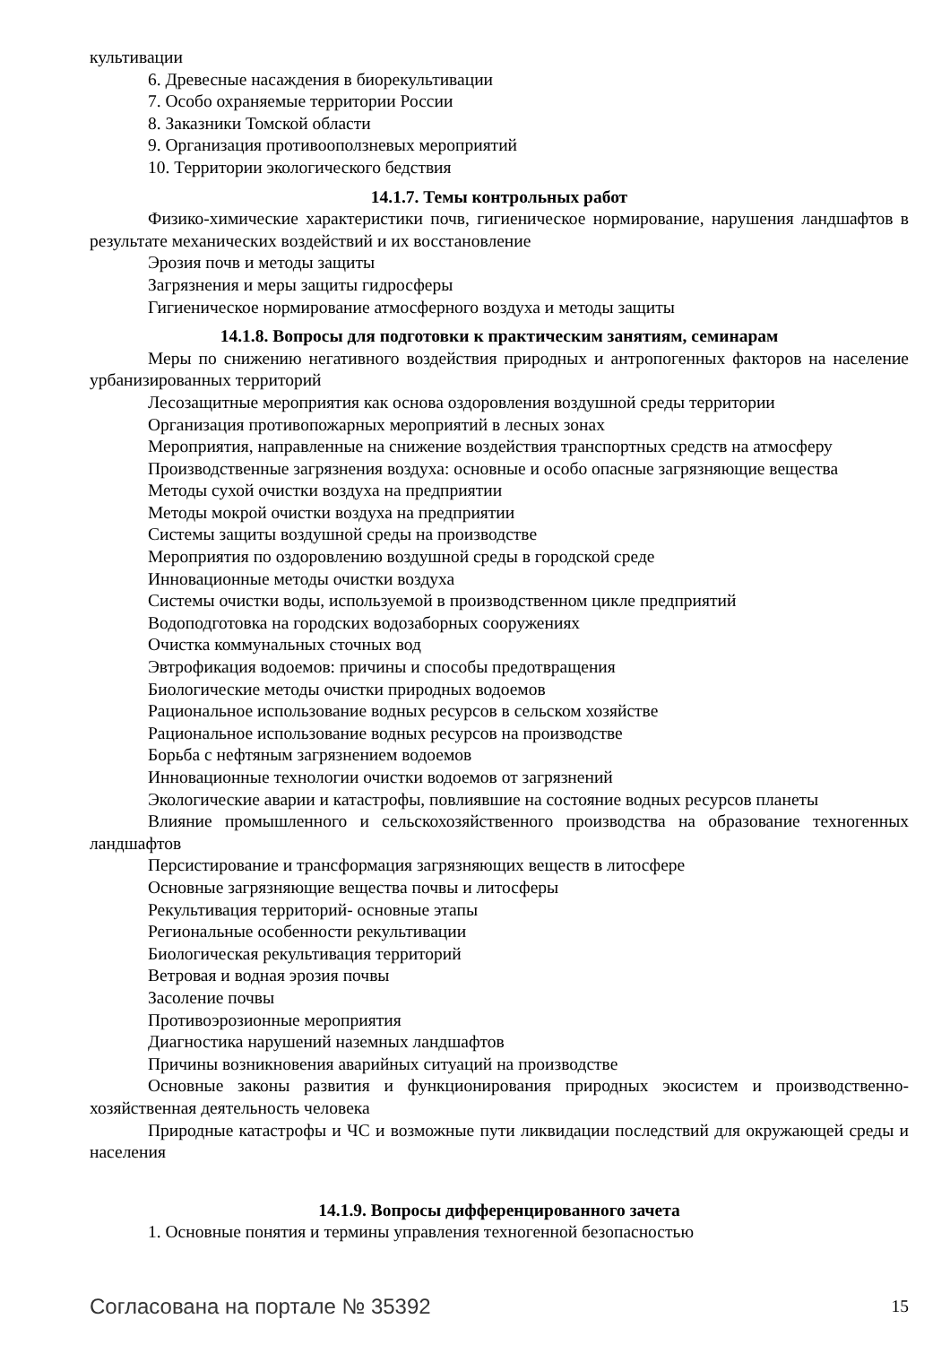культивации
6. Древесные насаждения в биорекультивации
7. Особо охраняемые территории России
8. Заказники Томской области
9. Организация противооползневых мероприятий
10. Территории экологического бедствия
14.1.7. Темы контрольных работ
Физико-химические характеристики почв, гигиеническое нормирование, нарушения ланд­шафтов в результате механических воздействий и их восстановление
Эрозия почв и методы защиты
Загрязнения и меры защиты гидросферы
Гигиеническое нормирование атмосферного воздуха и методы защиты
14.1.8. Вопросы для подготовки к практическим занятиям, семинарам
Меры по снижению негативного воздействия природных и антропогенных факторов на на­селение урбанизированных территорий
Лесозащитные мероприятия как основа оздоровления воздушной среды территории
Организация противопожарных мероприятий в лесных зонах
Мероприятия, направленные на снижение воздействия транспортных средств на атмосферу
Производственные загрязнения воздуха: основные и особо опасные загрязняющие вещества
Методы сухой очистки воздуха на предприятии
Методы мокрой очистки воздуха на предприятии
Системы защиты воздушной среды на производстве
Мероприятия по оздоровлению воздушной среды в городской среде
Инновационные методы очистки воздуха
Системы очистки воды, используемой в производственном цикле предприятий
Водоподготовка на городских водозаборных сооружениях
Очистка коммунальных сточных вод
Эвтрофикация водоемов: причины и способы предотвращения
Биологические методы очистки природных водоемов
Рациональное использование водных ресурсов в сельском хозяйстве
Рациональное использование водных ресурсов на производстве
Борьба с нефтяным загрязнением водоемов
Инновационные технологии очистки водоемов от загрязнений
Экологические аварии и катастрофы, повлиявшие на состояние водных ресурсов планеты
Влияние промышленного и сельскохозяйственного производства на образование техноген­ных ландшафтов
Персистирование и трансформация загрязняющих веществ в литосфере
Основные загрязняющие вещества почвы и литосферы
Рекультивация территорий- основные этапы
Региональные особенности рекультивации
Биологическая рекультивация территорий
Ветровая и водная эрозия почвы
Засоление почвы
Противоэрозионные мероприятия
Диагностика нарушений наземных ландшафтов
Причины возникновения аварийных ситуаций на производстве
Основные законы развития и функционирования природных экосистем и производственно-хозяйственная деятельность человека
Природные катастрофы и ЧС и возможные пути ликвидации последствий для окружающей среды и населения
14.1.9. Вопросы дифференцированного зачета
1. Основные понятия и термины управления техногенной безопасностью
Согласована на портале № 35392 15